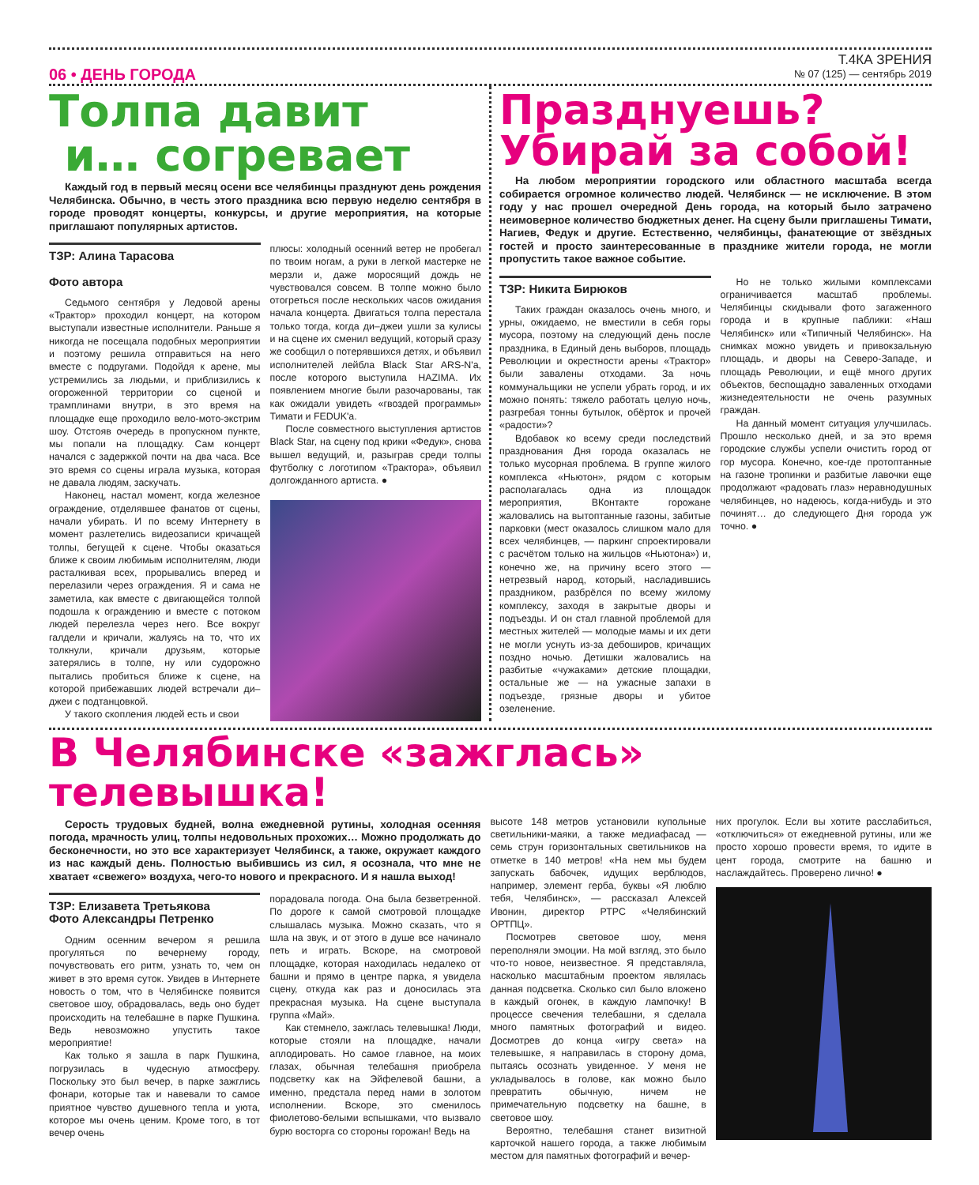06 • ДЕНЬ ГОРОДА
Т.4КА ЗРЕНИЯ
№ 07 (125) — сентябрь 2019
Толпа давит
и… согревает
Каждый год в первый месяц осени все челябинцы празднуют день рождения Челябинска. Обычно, в честь этого праздника всю первую неделю сентября в городе проводят концерты, конкурсы, и другие мероприятия, на которые приглашают популярных артистов.
ТЗР: Алина Тарасова
Фото автора
Седьмого сентября у Ледовой арены «Трактор» проходил концерт, на котором выступали известные исполнители. Раньше я никогда не посещала подобных мероприятии и поэтому решила отправиться на него вместе с подругами. Подойдя к арене, мы устремились за людьми, и приблизились к огороженной территории со сценой и трамплинами внутри, в это время на площадке еще проходило вело-мото-экстрим шоу. Отстояв очередь в пропускном пункте, мы попали на площадку. Сам концерт начался с задержкой почти на два часа. Все это время со сцены играла музыка, которая не давала людям, заскучать.
Наконец, настал момент, когда железное ограждение, отделявшее фанатов от сцены, начали убирать. И по всему Интернету в момент разлетелись видеозаписи кричащей толпы, бегущей к сцене. Чтобы оказаться ближе к своим любимым исполнителям, люди расталкивая всех, прорывались вперед и перелазили через ограждения. Я и сама не заметила, как вместе с двигающейся толпой подошла к ограждению и вместе с потоком людей перелезла через него. Все вокруг галдели и кричали, жалуясь на то, что их толкнули, кричали друзьям, которые затерялись в толпе, ну или судорожно пытались пробиться ближе к сцене, на которой прибежавших людей встречали ди–джеи с подтанцовкой.
У такого скопления людей есть и свои
плюсы: холодный осенний ветер не пробегал по твоим ногам, а руки в легкой мастерке не мерзли и, даже моросящий дождь не чувствовался совсем. В толпе можно было отогреться после нескольких часов ожидания начала концерта. Двигаться толпа перестала только тогда, когда ди–джеи ушли за кулисы и на сцене их сменил ведущий, который сразу же сообщил о потерявшихся детях, и объявил исполнителей лейбла Black Star ARS-N'a, после которого выступила HAZIMA. Их появлением многие были разочарованы, так как ожидали увидеть «гвоздей программы» Тимати и FEDUK'а.
После совместного выступления артистов Black Star, на сцену под крики «Федук», снова вышел ведущий, и, разыграв среди толпы футболку с логотипом «Трактора», объявил долгожданного артиста. ●
Празднуешь?
Убирай за собой!
На любом мероприятии городского или областного масштаба всегда собирается огромное количество людей. Челябинск — не исключение. В этом году у нас прошел очередной День города, на который было затрачено неимоверное количество бюджетных денег. На сцену были приглашены Тимати, Нагиев, Федук и другие. Естественно, челябинцы, фанатеющие от звёздных гостей и просто заинтересованные в празднике жители города, не могли пропустить такое важное событие.
ТЗР: Никита Бирюков
Таких граждан оказалось очень много, и урны, ожидаемо, не вместили в себя горы мусора, поэтому на следующий день после праздника, в Единый день выборов, площадь Революции и окрестности арены «Трактор» были завалены отходами. За ночь коммунальщики не успели убрать город, и их можно понять: тяжело работать целую ночь, разгребая тонны бутылок, обёрток и прочей «радости»?
Вдобавок ко всему среди последствий празднования Дня города оказалась не только мусорная проблема. В группе жилого комплекса «Ньютон», рядом с которым располагалась одна из площадок мероприятия, ВКонтакте горожане жаловались на вытоптанные газоны, забитые парковки (мест оказалось слишком мало для всех челябинцев, — паркинг спроектировали с расчётом только на жильцов «Ньютона») и, конечно же, на причину всего этого — нетрезвый народ, который, насладившись праздником, разбрёлся по всему жилому комплексу, заходя в закрытые дворы и подъезды. И он стал главной проблемой для местных жителей — молодые мамы и их дети не могли уснуть из-за дебоширов, кричащих поздно ночью. Детишки жаловались на разбитые «чужаками» детские площадки, остальные же — на ужасные запахи в подъезде, грязные дворы и убитое озеленение.
Но не только жилыми комплексами ограничивается масштаб проблемы. Челябинцы скидывали фото загаженного города и в крупные паблики: «Наш Челябинск» или «Типичный Челябинск». На снимках можно увидеть и привокзальную площадь, и дворы на Северо-Западе, и площадь Революции, и ещё много других объектов, беспощадно заваленных отходами жизнедеятельности не очень разумных граждан.
На данный момент ситуация улучшилась. Прошло несколько дней, и за это время городские службы успели очистить город от гор мусора. Конечно, кое-где протоптанные на газоне тропинки и разбитые лавочки еще продолжают «радовать глаз» неравнодушных челябинцев, но надеюсь, когда-нибудь и это починят… до следующего Дня города уж точно. ●
В Челябинске «зажглась» телевышка!
Серость трудовых будней, волна ежедневной рутины, холодная осенняя погода, мрачность улиц, толпы недовольных прохожих… Можно продолжать до бесконечности, но это все характеризует Челябинск, а также, окружает каждого из нас каждый день. Полностью выбившись из сил, я осознала, что мне не хватает «свежего» воздуха, чего-то нового и прекрасного. И я нашла выход!
ТЗР: Елизавета Третьякова
Фото Александры Петренко
Одним осенним вечером я решила прогуляться по вечернему городу, почувствовать его ритм, узнать то, чем он живет в это время суток. Увидев в Интернете новость о том, что в Челябинске появится световое шоу, обрадовалась, ведь оно будет происходить на телебашне в парке Пушкина. Ведь невозможно упустить такое мероприятие!
Как только я зашла в парк Пушкина, погрузилась в чудесную атмосферу. Поскольку это был вечер, в парке зажглись фонари, которые так и навевали то самое приятное чувство душевного тепла и уюта, которое мы очень ценим. Кроме того, в тот вечер очень
порадовала погода. Она была безветренной. По дороге к самой смотровой площадке слышалась музыка. Можно сказать, что я шла на звук, и от этого в душе все начинало петь и играть. Вскоре, на смотровой площадке, которая находилась недалеко от башни и прямо в центре парка, я увидела сцену, откуда как раз и доносилась эта прекрасная музыка. На сцене выступала группа «Май».
Как стемнело, зажглась телевышка! Люди, которые стояли на площадке, начали аплодировать. Но самое главное, на моих глазах, обычная телебашня приобрела подсветку как на Эйфелевой башни, а именно, предстала перед нами в золотом исполнении. Вскоре, это сменилось фиолетово-белыми вспышками, что вызвало бурю восторга со стороны горожан! Ведь на
высоте 148 метров установили купольные светильники-маяки, а также медиафасад — семь струн горизонтальных светильников на отметке в 140 метров! «На нем мы будем запускать бабочек, идущих верблюдов, например, элемент герба, буквы «Я люблю тебя, Челябинск», — рассказал Алексей Ивонин, директор РТРС «Челябинский ОРТПЦ».
Посмотрев световое шоу, меня переполняли эмоции. На мой взгляд, это было что-то новое, неизвестное. Я представляла, насколько масштабным проектом являлась данная подсветка. Сколько сил было вложено в каждый огонек, в каждую лампочку! В процессе свечения телебашни, я сделала много памятных фотографий и видео. Досмотрев до конца «игру света» на телевышке, я направилась в сторону дома, пытаясь осознать увиденное. У меня не укладывалось в голове, как можно было превратить обычную, ничем не примечательную подсветку на башне, в световое шоу.
Вероятно, телебашня станет визитной карточкой нашего города, а также любимым местом для памятных фотографий и вечер-
них прогулок. Если вы хотите расслабиться, «отключиться» от ежедневной рутины, или же просто хорошо провести время, то идите в цент города, смотрите на башню и наслаждайтесь. Проверено лично! ●